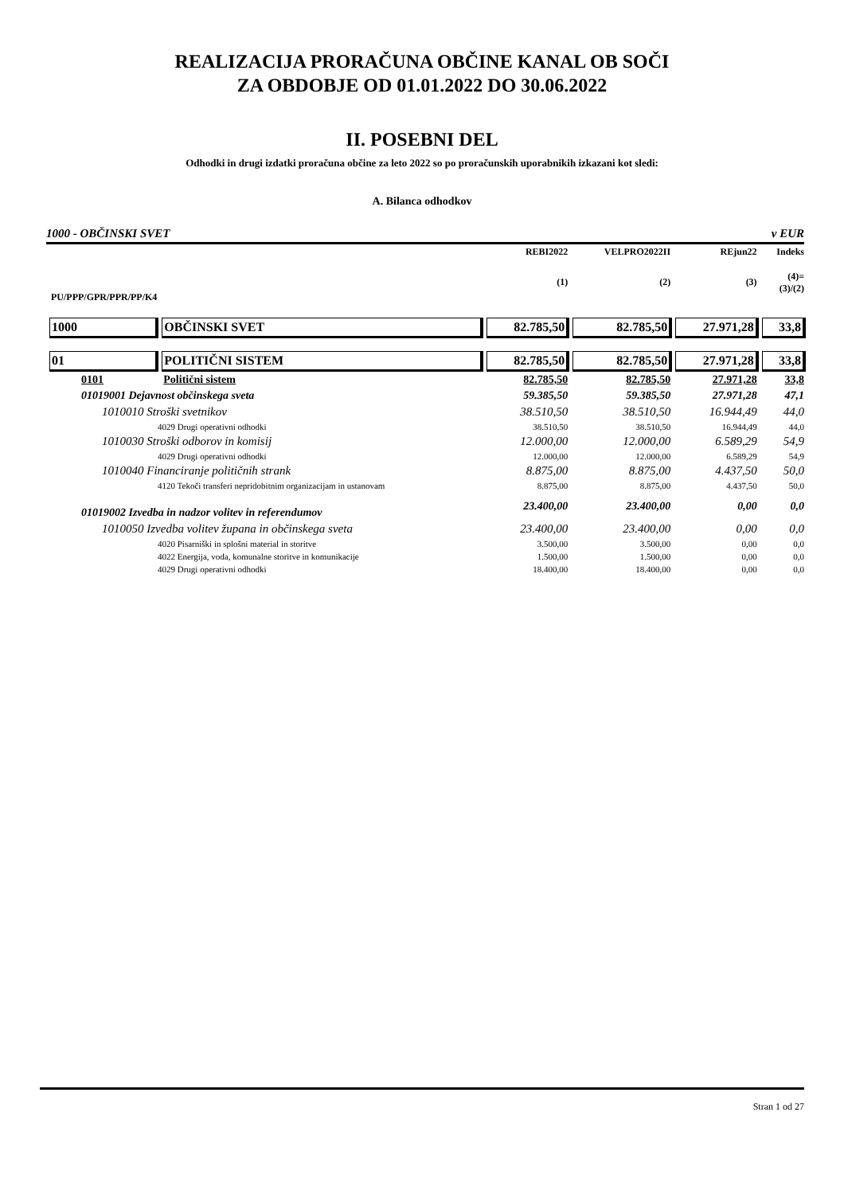REALIZACIJA PRORAČUNA OBČINE KANAL OB SOČI
ZA OBDOBJE OD 01.01.2022 DO 30.06.2022
II. POSEBNI DEL
Odhodki in drugi izdatki proračuna občine za leto 2022 so po proračunskih uporabnikih izkazani kot sledi:
A. Bilanca odhodkov
1000 - OBČINSKI SVET v EUR
| | | REBI2022 | VELPRO2022II | REjun22 | Indeks |
| --- | --- | --- | --- | --- | --- |
| PU/PPP/GPR/PPR/PP/K4 | | (1) | (2) | (3) | (4)= (3)/(2) |
| 1000 | OBČINSKI SVET | 82.785,50 | 82.785,50 | 27.971,28 | 33,8 |
| 01 | POLITIČNI SISTEM | 82.785,50 | 82.785,50 | 27.971,28 | 33,8 |
| 0101 | Politični sistem | 82.785,50 | 82.785,50 | 27.971,28 | 33,8 |
| 01019001 Dejavnost občinskega sveta | | 59.385,50 | 59.385,50 | 27.971,28 | 47,1 |
| 1010010 Stroški svetnikov | | 38.510,50 | 38.510,50 | 16.944,49 | 44,0 |
| 4029 Drugi operativni odhodki | | 38.510,50 | 38.510,50 | 16.944,49 | 44,0 |
| 1010030 Stroški odborov in komisij | | 12.000,00 | 12.000,00 | 6.589,29 | 54,9 |
| 4029 Drugi operativni odhodki | | 12.000,00 | 12.000,00 | 6.589,29 | 54,9 |
| 1010040 Financiranje političnih strank | | 8.875,00 | 8.875,00 | 4.437,50 | 50,0 |
| 4120 Tekoči transferi nepridobitnim organizacijam in ustanovam | | 8.875,00 | 8.875,00 | 4.437,50 | 50,0 |
| 01019002 Izvedba in nadzor volitev in referendumov | | 23.400,00 | 23.400,00 | 0,00 | 0,0 |
| 1010050 Izvedba volitev župana in občinskega sveta | | 23.400,00 | 23.400,00 | 0,00 | 0,0 |
| 4020 Pisarniški in splošni material in storitve | | 3.500,00 | 3.500,00 | 0,00 | 0,0 |
| 4022 Energija, voda, komunalne storitve in komunikacije | | 1.500,00 | 1.500,00 | 0,00 | 0,0 |
| 4029 Drugi operativni odhodki | | 18.400,00 | 18.400,00 | 0,00 | 0,0 |
Stran 1 od 27